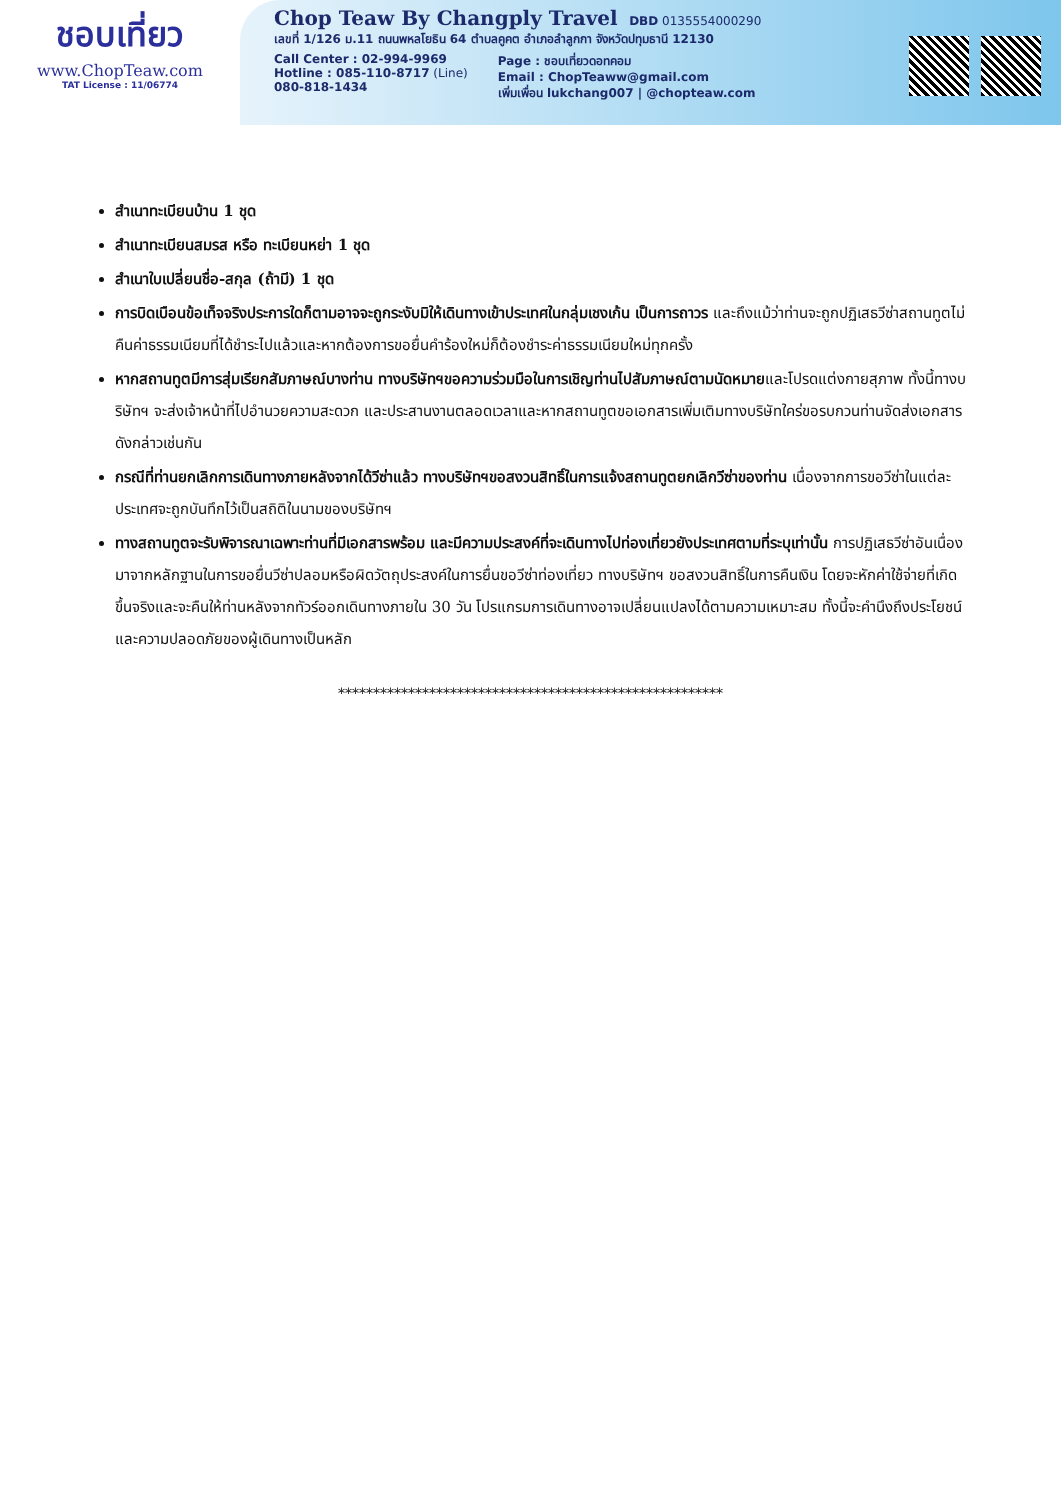ชอบเที่ยว
www.ChopTeaw.com
TAT License : 11/06774
Chop Teaw By Changply Travel DBD 0135554000290
เลขที่ 1/126 ม.11 ถนนพหลโยธิน 64 ตำบลคูคต อำเภอลำลูกกา จังหวัดปทุมธานี 12130
Call Center : 02-994-9969
Hotline : 085-110-8717 (Line)
080-818-1434
Page : ชอบเที่ยวดอทคอม
Email : ChopTeaww@gmail.com
เพิ่มเพื่อน lukchang007 | @chopteaw.com
สำเนาทะเบียนบ้าน 1 ชุด
สำเนาทะเบียนสมรส หรือ ทะเบียนหย่า 1 ชุด
สำเนาใบเปลี่ยนชื่อ-สกุล (ถ้ามี) 1 ชุด
การบิดเบือนข้อเท็จจริงประการใดก็ตามอาจจะถูกระงับมิให้เดินทางเข้าประเทศในกลุ่มเชงเก้น เป็นการถาวร และถึงแม้ว่าท่านจะถูกปฏิเสธวีซ่าสถานทูตไม่คืนค่าธรรมเนียมที่ได้ชำระไปแล้วและหากต้องการขอยื่นคำร้องใหม่ก็ต้องชำระค่าธรรมเนียมใหม่ทุกครั้ง
หากสถานทูตมีการสุ่มเรียกสัมภาษณ์บางท่าน ทางบริษัทฯขอความร่วมมือในการเชิญท่านไปสัมภาษณ์ตามนัดหมายและโปรดแต่งกายสุภาพ ทั้งนี้ทางบริษัทฯ จะส่งเจ้าหน้าที่ไปอำนวยความสะดวก และประสานงานตลอดเวลาและหากสถานทูตขอเอกสารเพิ่มเติมทางบริษัทใคร่ขอรบกวนท่านจัดส่งเอกสารดังกล่าวเช่นกัน
กรณีที่ท่านยกเลิกการเดินทางภายหลังจากได้วีซ่าแล้ว ทางบริษัทฯขอสงวนสิทธิ์ในการแจ้งสถานทูตยกเลิกวีซ่าของท่าน เนื่องจากการขอวีซ่าในแต่ละประเทศจะถูกบันทึกไว้เป็นสถิติในนามของบริษัทฯ
ทางสถานทูตจะรับพิจารณาเฉพาะท่านที่มีเอกสารพร้อม และมีความประสงค์ที่จะเดินทางไปท่องเที่ยวยังประเทศตามที่ระบุเท่านั้น การปฏิเสธวีซ่าอันเนื่องมาจากหลักฐานในการขอยื่นวีซ่าปลอมหรือผิดวัตถุประสงค์ในการยื่นขอวีซ่าท่องเที่ยว ทางบริษัทฯ ขอสงวนสิทธิ์ในการคืนเงิน โดยจะหักค่าใช้จ่ายที่เกิดขึ้นจริงและจะคืนให้ท่านหลังจากทัวร์ออกเดินทางภายใน 30 วัน โปรแกรมการเดินทางอาจเปลี่ยนแปลงได้ตามความเหมาะสม ทั้งนี้จะคำนึงถึงประโยชน์และความปลอดภัยของผู้เดินทางเป็นหลัก
*******************************************************